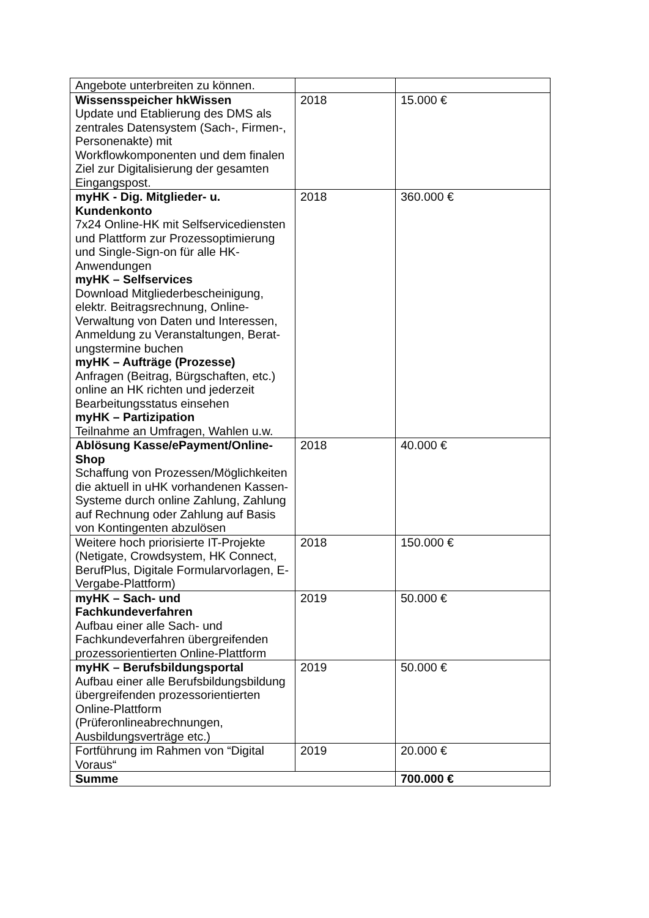| Angebote unterbreiten zu können. | | |
| Wissensspeicher hkWissen Update und Etablierung des DMS als zentrales Datensystem (Sach-, Firmen-, Personenakte) mit Workflowkomponenten und dem finalen Ziel zur Digitalisierung der gesamten Eingangspost. | 2018 | 15.000 € |
| myHK - Dig. Mitglieder- u. Kundenkonto 7x24 Online-HK mit Selfservicediensten und Plattform zur Prozessoptimierung und Single-Sign-on für alle HK-Anwendungen myHK – Selfservices Download Mitgliederbescheinigung, elektr. Beitragsrechnung, Online-Verwaltung von Daten und Interessen, Anmeldung zu Veranstaltungen, Berat-ungstermine buchen myHK – Aufträge (Prozesse) Anfragen (Beitrag, Bürgschaften, etc.) online an HK richten und jederzeit Bearbeitungsstatus einsehen myHK – Partizipation Teilnahme an Umfragen, Wahlen u.w. | 2018 | 360.000 € |
| Ablösung Kasse/ePayment/Online-Shop Schaffung von Prozessen/Möglichkeiten die aktuell in uHK vorhandenen Kassen-Systeme durch online Zahlung, Zahlung auf Rechnung oder Zahlung auf Basis von Kontingenten abzulösen | 2018 | 40.000 € |
| Weitere hoch priorisierte IT-Projekte (Netigate, Crowdsystem, HK Connect, BerufPlus, Digitale Formularvorlagen, E-Vergabe-Plattform) | 2018 | 150.000 € |
| myHK – Sach- und Fachkundeverfahren Aufbau einer alle Sach- und Fachkundeverfahren übergreifenden prozessorientierten Online-Plattform | 2019 | 50.000 € |
| myHK – Berufsbildungsportal Aufbau einer alle Berufsbildungsbildung übergreifenden prozessorientierten Online-Plattform (Prüferonlineabrechnungen, Ausbildungsverträge etc.) | 2019 | 50.000 € |
| Fortführung im Rahmen von “Digital Voraus“ | 2019 | 20.000 € |
| Summe | | 700.000 € |